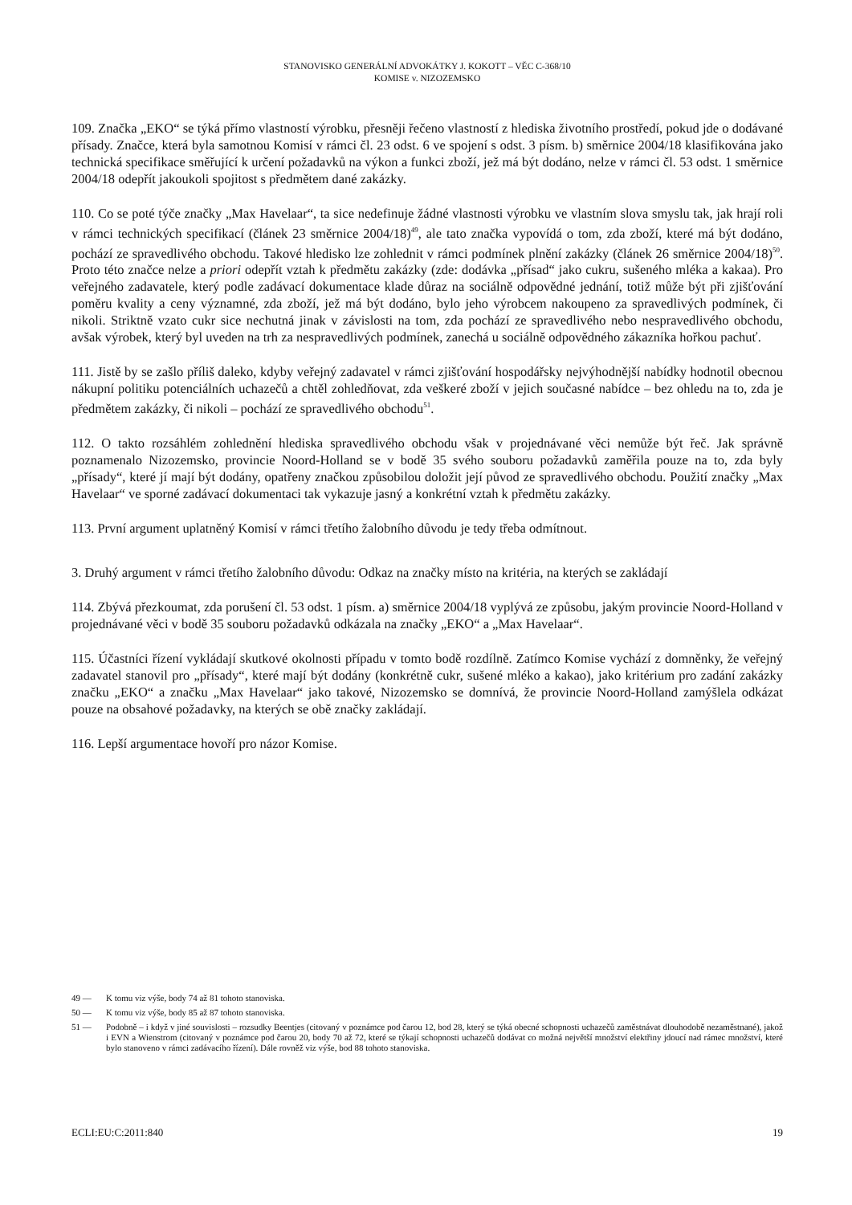STANOVISKO GENERÁLNÍ ADVOKÁTKY J. KOKOTT – VĚC C-368/10
KOMISE v. NIZOZEMSKO
109. Značka „EKO“ se týká přímo vlastností výrobku, přesněji řečeno vlastností z hlediska životního prostředí, pokud jde o dodávané přísady. Značce, která byla samotnou Komisí v rámci čl. 23 odst. 6 ve spojení s odst. 3 písm. b) směrnice 2004/18 klasifikována jako technická specifikace směřující k určení požadavků na výkon a funkci zboží, jež má být dodáno, nelze v rámci čl. 53 odst. 1 směrnice 2004/18 odepřít jakoukoli spojitost s předmětem dané zakázky.
110. Co se poté týče značky „Max Havelaar“, ta sice nedefinuje žádné vlastnosti výrobku ve vlastním slova smyslu tak, jak hrají roli v rámci technických specifikací (článek 23 směrnice 2004/18)<sup>49</sup>, ale tato značka vypovídá o tom, zda zboží, které má být dodáno, pochází ze spravedlivého obchodu. Takové hledisko lze zohlednit v rámci podmínek plnění zakázky (článek 26 směrnice 2004/18)<sup>50</sup>. Proto této značce nelze a priori odepřít vztah k předmětu zakázky (zde: dodávka „přísad“ jako cukru, sušeného mléka a kakaa). Pro veřejného zadavatele, který podle zadávací dokumentace klade důraz na sociálně odpovědné jednání, totiž může být při zjišťování poměru kvality a ceny významné, zda zboží, jež má být dodáno, bylo jeho výrobcem nakoupeno za spravedlivých podmínek, či nikoli. Striktně vzato cukr sice nechutná jinak v závislosti na tom, zda pochází ze spravedlivého nebo nespravedlivého obchodu, avšak výrobek, který byl uveden na trh za nespravedlivých podmínek, zanechá u sociálně odpovědného zákazníka hořkou pachuť.
111. Jistě by se zašlo příliš daleko, kdyby veřejný zadavatel v rámci zjišťování hospodářsky nejvýhodnější nabídky hodnotil obecnou nákupní politiku potenciálních uchazečů a chtěl zohledňovat, zda veškeré zboží v jejich současné nabídce – bez ohledu na to, zda je předmětem zakázky, či nikoli – pochází ze spravedlivého obchodu<sup>51</sup>.
112. O takto rozsáhlém zohlednění hlediska spravedlivého obchodu však v projednávané věci nemůže být řeč. Jak správně poznamenalo Nizozemsko, provincie Noord-Holland se v bodě 35 svého souboru požadavků zaměřila pouze na to, zda byly „přísady“, které jí mají být dodány, opatřeny značkou způsobilou doložit její původ ze spravedlivého obchodu. Použití značky „Max Havelaar“ ve sporné zadávací dokumentaci tak vykazuje jasný a konkrétní vztah k předmětu zakázky.
113. První argument uplatněný Komisí v rámci třetího žalobního důvodu je tedy třeba odmítnout.
3. Druhý argument v rámci třetího žalobního důvodu: Odkaz na značky místo na kritéria, na kterých se zakládají
114. Zbývá přezkoumat, zda porušení čl. 53 odst. 1 písm. a) směrnice 2004/18 vyplývá ze způsobu, jakým provincie Noord-Holland v projednávané věci v bodě 35 souboru požadavků odkázala na značky „EKO“ a „Max Havelaar“.
115. Účastníci řízení vykládají skutkové okolnosti případu v tomto bodě rozdílně. Zatímco Komise vychází z domněnky, že veřejný zadavatel stanovil pro „přísady“, které mají být dodány (konkrétně cukr, sušené mléko a kakao), jako kritérium pro zadání zakázky značku „EKO“ a značku „Max Havelaar“ jako takové, Nizozemsko se domnívá, že provincie Noord-Holland zamýšlela odkázat pouze na obsahové požadavky, na kterých se obě značky zakládají.
116. Lepší argumentace hovoří pro názor Komise.
49 — K tomu viz výše, body 74 až 81 tohoto stanoviska.
50 — K tomu viz výše, body 85 až 87 tohoto stanoviska.
51 —
Podobně – i když v jiné souvislosti – rozsudky Beentjes (citovaný v poznámce pod čarou 12, bod 28, který se týká obecné schopnosti uchazečů zaměstnávat dlouhodobě nezaměstnané), jakož i EVN a Wienstrom (citovaný v poznámce pod čarou 20, body 70 až 72, které se týkají schopnosti uchazečů dodávat co možná největší množství elektřiny jdoucí nad rámec množství, které bylo stanoveno v rámci zadávacího řízení). Dále rovněž viz výše, bod 88 tohoto stanoviska.
ECLI:EU:C:2011:840 19